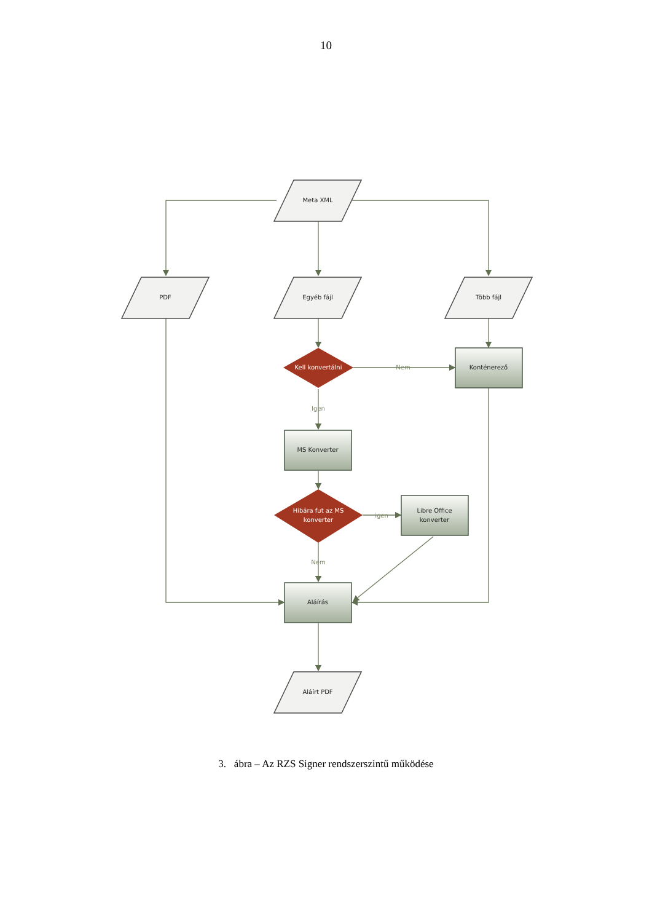10
Meta XML
PDF
Egyéb fájl
Több fájl
Konténerező
MS Konverter
Libre Office
konverter
Aláírás
Aláírt PDF
Kell konvertálni
Hibára fut az MS
konverter
Nem
Igen
igen
Nem
3. ábra – Az RZS Signer rendszerszintű működése